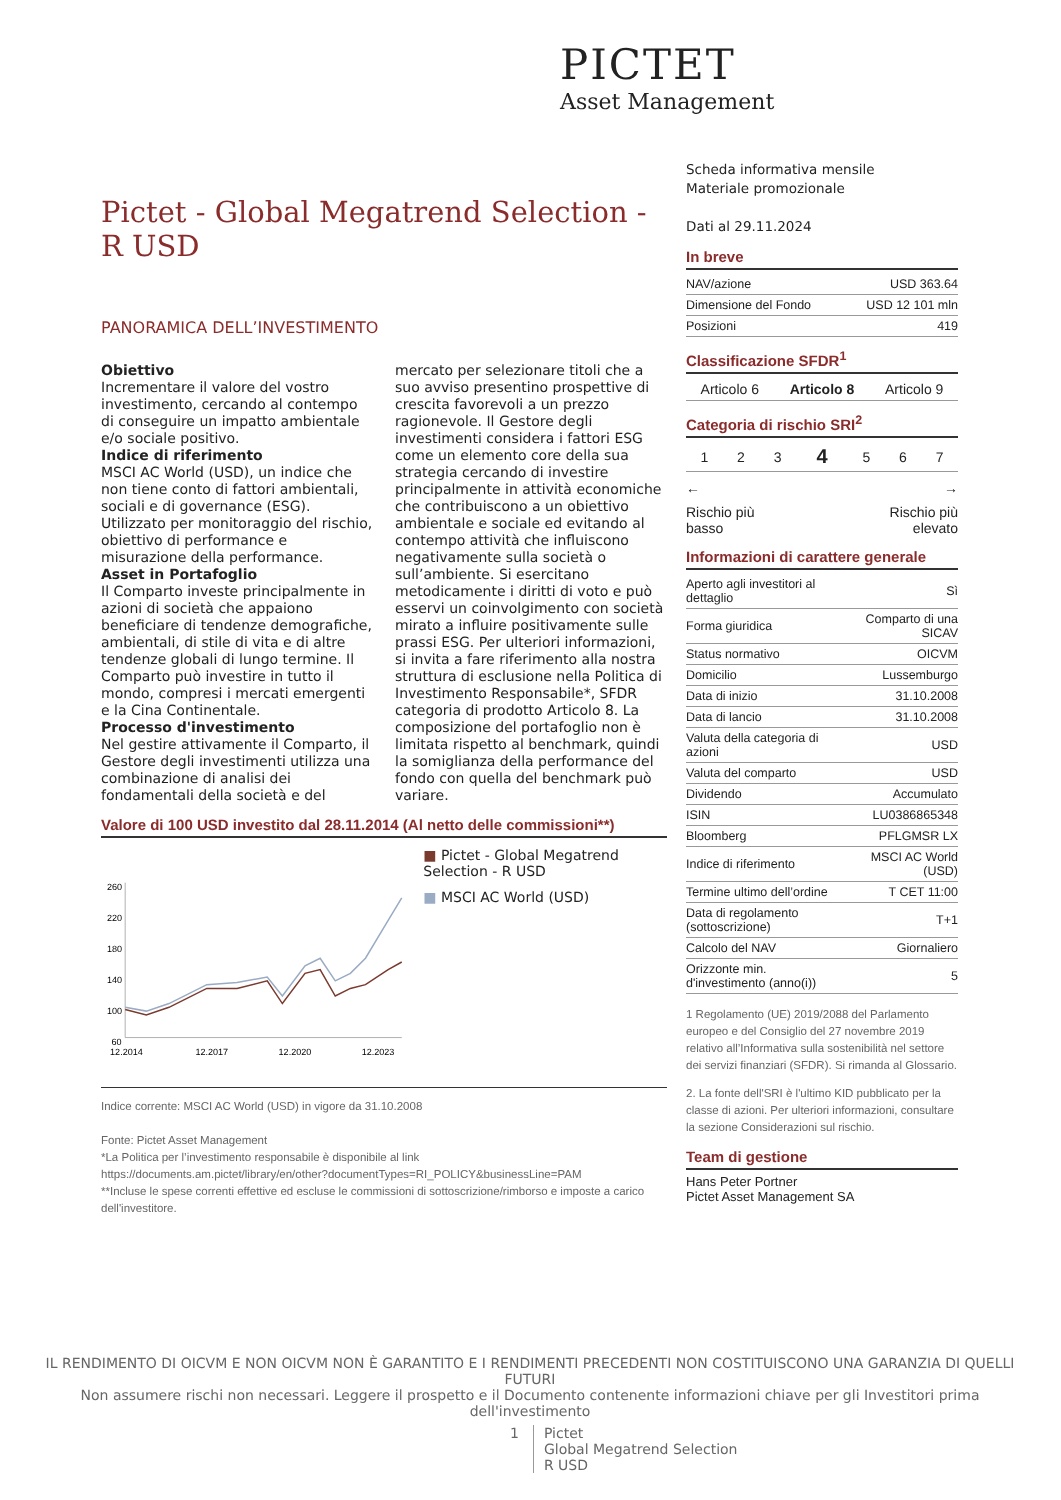PICTET
Asset Management
Pictet - Global Megatrend Selection - R USD
PANORAMICA DELL’INVESTIMENTO
Obiettivo
Incrementare il valore del vostro investimento, cercando al contempo di conseguire un impatto ambientale e/o sociale positivo.
Indice di riferimento
MSCI AC World (USD), un indice che non tiene conto di fattori ambientali, sociali e di governance (ESG). Utilizzato per monitoraggio del rischio, obiettivo di performance e misurazione della performance.
Asset in Portafoglio
Il Comparto investe principalmente in azioni di società che appaiono beneficiare di tendenze demografiche, ambientali, di stile di vita e di altre tendenze globali di lungo termine. Il Comparto può investire in tutto il mondo, compresi i mercati emergenti e la Cina Continentale.
Processo d'investimento
Nel gestire attivamente il Comparto, il Gestore degli investimenti utilizza una combinazione di analisi dei fondamentali della società e del mercato per selezionare titoli che a suo avviso presentino prospettive di crescita favorevoli a un prezzo ragionevole. Il Gestore degli investimenti considera i fattori ESG come un elemento core della sua strategia cercando di investire principalmente in attività economiche che contribuiscono a un obiettivo ambientale e sociale ed evitando al contempo attività che influiscono negativamente sulla società o sull’ambiente. Si esercitano metodicamente i diritti di voto e può esservi un coinvolgimento con società mirato a influire positivamente sulle prassi ESG. Per ulteriori informazioni, si invita a fare riferimento alla nostra struttura di esclusione nella Politica di Investimento Responsabile*, SFDR categoria di prodotto Articolo 8. La composizione del portafoglio non è limitata rispetto al benchmark, quindi la somiglianza della performance del fondo con quella del benchmark può variare.
Valore di 100 USD investito dal 28.11.2014 (Al netto delle commissioni**)
260
220
180
140
100
60
12.2014
12.2017
12.2020
12.2023
■ Pictet - Global Megatrend Selection - R USD
■ MSCI AC World (USD)
Indice corrente: MSCI AC World (USD) in vigore da 31.10.2008
Fonte: Pictet Asset Management
*La Politica per l’investimento responsabile è disponibile al link
https://documents.am.pictet/library/en/other?documentTypes=RI_POLICY&businessLine=PAM
**Incluse le spese correnti effettive ed escluse le commissioni di sottoscrizione/rimborso e imposte a carico dell'investitore.
Scheda informativa mensile
Materiale promozionale
Dati al 29.11.2024
In breve
| NAV/azione | USD 363.64 |
| Dimensione del Fondo | USD 12 101 mln |
| Posizioni | 419 |
Classificazione SFDR<sup>1</sup>
| Articolo 6 | Articolo 8 | Articolo 9 |
Categoria di rischio SRI<sup>2</sup>
| 1 | 2 | 3 | 4 | 5 | 6 | 7 |
← →
Rischio più
basso Rischio più
elevato
Informazioni di carattere generale
| Aperto agli investitori al dettaglio | Sì |
| Forma giuridica | Comparto di una SICAV |
| Status normativo | OICVM |
| Domicilio | Lussemburgo |
| Data di inizio | 31.10.2008 |
| Data di lancio | 31.10.2008 |
| Valuta della categoria di azioni | USD |
| Valuta del comparto | USD |
| Dividendo | Accumulato |
| ISIN | LU0386865348 |
| Bloomberg | PFLGMSR LX |
| Indice di riferimento | MSCI AC World (USD) |
| Termine ultimo dell’ordine | T CET 11:00 |
| Data di regolamento (sottoscrizione) | T+1 |
| Calcolo del NAV | Giornaliero |
| Orizzonte min. d'investimento (anno(i)) | 5 |
1 Regolamento (UE) 2019/2088 del Parlamento europeo e del Consiglio del 27 novembre 2019 relativo all’Informativa sulla sostenibilità nel settore dei servizi finanziari (SFDR). Si rimanda al Glossario.
2. La fonte dell'SRI è l'ultimo KID pubblicato per la classe di azioni. Per ulteriori informazioni, consultare la sezione Considerazioni sul rischio.
Team di gestione
Hans Peter Portner
Pictet Asset Management SA
IL RENDIMENTO DI OICVM E NON OICVM NON È GARANTITO E I RENDIMENTI PRECEDENTI NON COSTITUISCONO UNA GARANZIA DI QUELLI FUTURI
Non assumere rischi non necessari. Leggere il prospetto e il Documento contenente informazioni chiave per gli Investitori prima dell'investimento
1 Pictet
Global Megatrend Selection
R USD